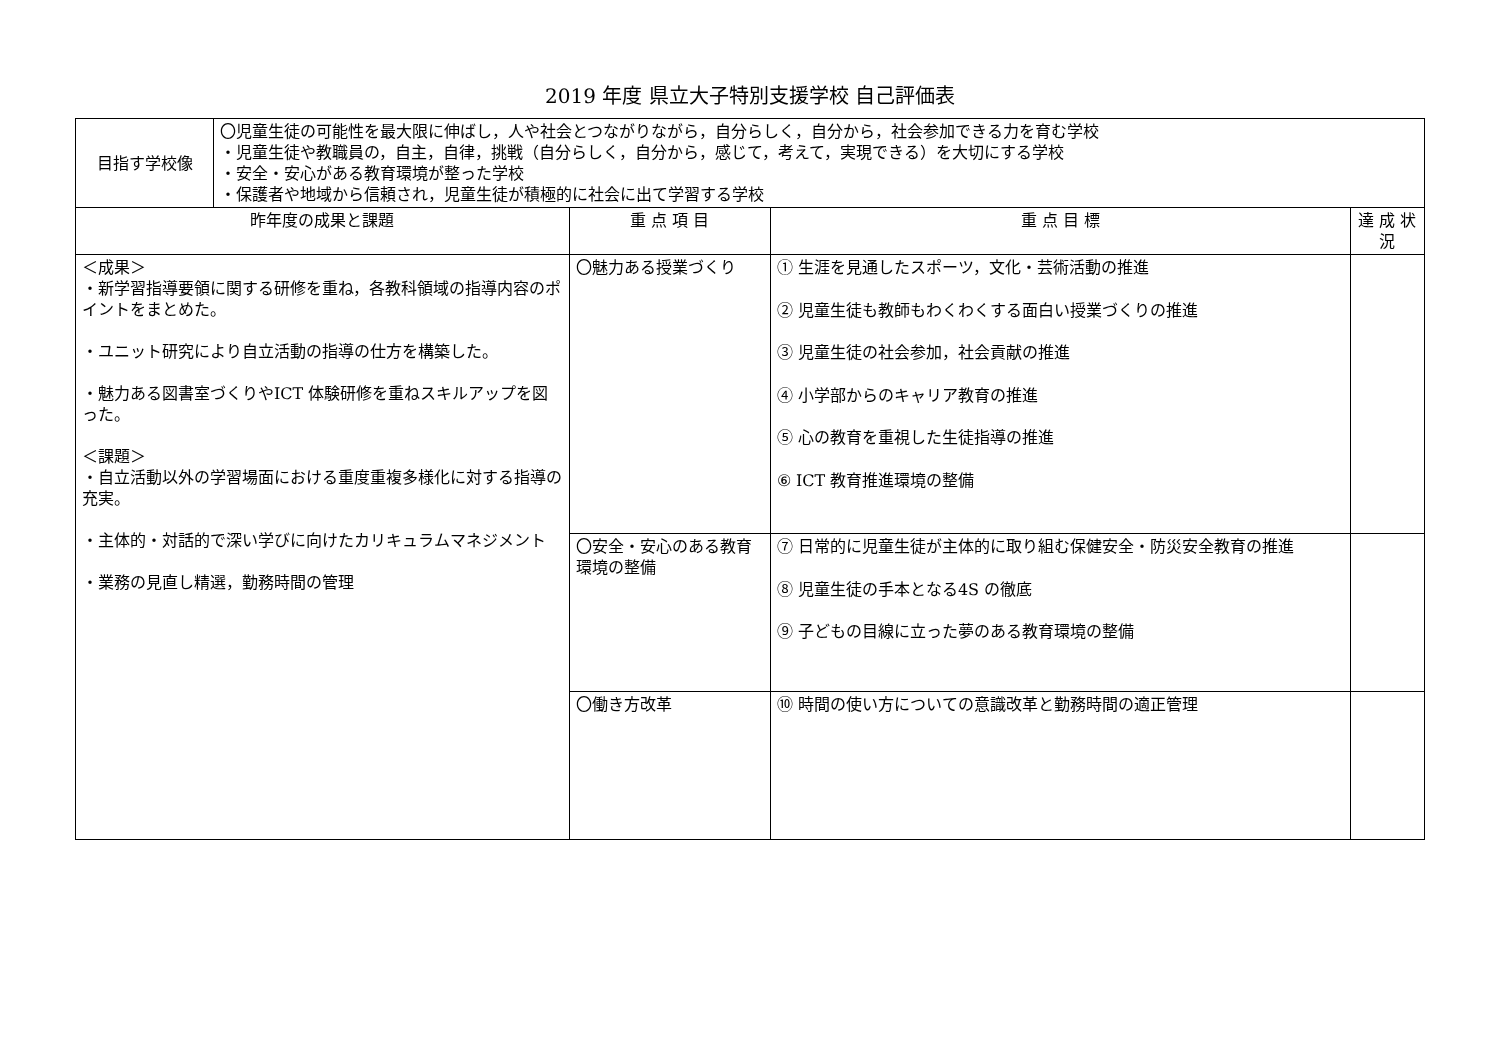2019 年度 県立大子特別支援学校 自己評価表
| 目指す学校像 | 〇児童生徒の可能性を最大限に伸ばし，人や社会とつながりながら，自分らしく，自分から，社会参加できる力を育む学校 ・児童生徒や教職員の，自主，自律，挑戦（自分らしく，自分から，感じて，考えて，実現できる）を大切にする学校 ・安全・安心がある教育環境が整った学校 ・保護者や地域から信頼され，児童生徒が積極的に社会に出て学習する学校 | | | |
| 昨年度の成果と課題 | | 重 点 項 目 | 重 点 目 標 | 達 成 状 況 |
| ＜成果＞ ・新学習指導要領に関する研修を重ね，各教科領域の指導内容のポイントをまとめた。 ・ユニット研究により自立活動の指導の仕方を構築した。 ・魅力ある図書室づくりやICT 体験研修を重ねスキルアップを図った。 ＜課題＞ ・自立活動以外の学習場面における重度重複多様化に対する指導の充実。 ・主体的・対話的で深い学びに向けたカリキュラムマネジメント ・業務の見直し精選，勤務時間の管理 | | 〇魅力ある授業づくり | ① 生涯を見通したスポーツ，文化・芸術活動の推進 ② 児童生徒も教師もわくわくする面白い授業づくりの推進 ③ 児童生徒の社会参加，社会貢献の推進 ④ 小学部からのキャリア教育の推進 ⑤ 心の教育を重視した生徒指導の推進 ⑥ ICT 教育推進環境の整備 | |
| | | 〇安全・安心のある教育環境の整備 | ⑦ 日常的に児童生徒が主体的に取り組む保健安全・防災安全教育の推進 ⑧ 児童生徒の手本となる4S の徹底 ⑨ 子どもの目線に立った夢のある教育環境の整備 | |
| | | 〇働き方改革 | ⑩ 時間の使い方についての意識改革と勤務時間の適正管理 | |